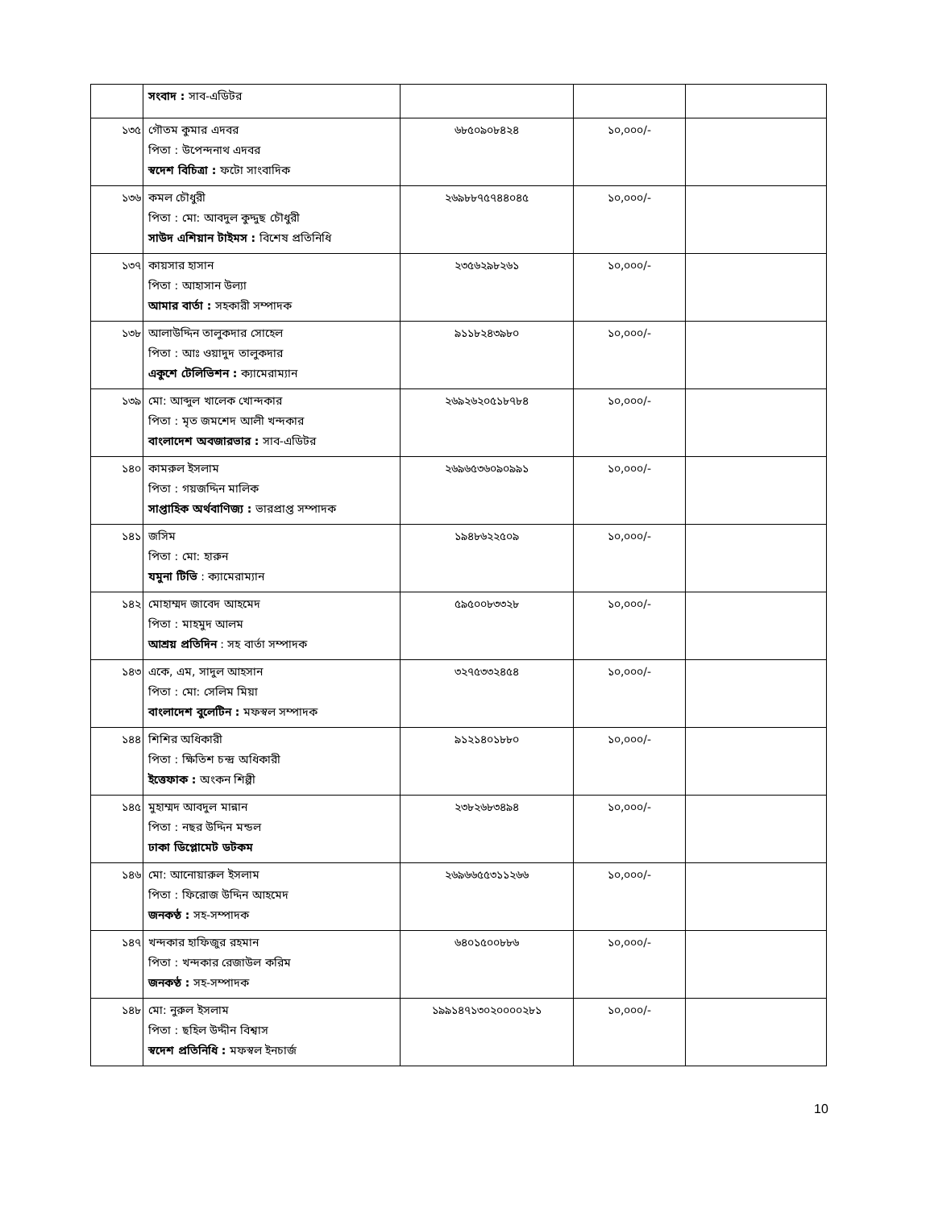| | সংবাদ : সাব-এডিটর | | | |
| ১৩৫ | গৌতম কুমার এদবর পিতা : উপেন্দনাথ এদবর স্বদেশ বিচিত্রা : ফটো সাংবাদিক | ৬৮৫০৯০৮৪২৪ | ১০,০০০/- | |
| ১৩৬ | কমল চৌধুরী পিতা : মো: আবদুল কুদ্দুছ চৌধুরী সাউদ এশিয়ান টাইমস : বিশেষ প্রতিনিধি | ২৬৯৮৮৭৫৭৪৪০৪৫ | ১০,০০০/- | |
| ১৩৭ | কায়সার হাসান পিতা : আহাসান উল্যা আমার বার্তা : সহকারী সম্পাদক | ২৩৫৬২৯৮২৬১ | ১০,০০০/- | |
| ১৩৮ | আলাউদ্দিন তালুকদার সোহেল পিতা : আঃ ওয়াদুদ তালুকদার একুশে টেলিভিশন : ক্যামেরাম্যান | ৯১১৮২৪৩৯৮০ | ১০,০০০/- | |
| ১৩৯ | মো: আব্দুল খালেক খোন্দকার পিতা : মৃত জমশেদ আলী খন্দকার বাংলাদেশ অবজারভার : সাব-এডিটর | ২৬৯২৬২০৫১৮৭৮৪ | ১০,০০০/- | |
| ১৪০ | কামরুল ইসলাম পিতা : গয়জদ্দিন মালিক সাপ্তাহিক অর্থবাণিজ্য : ভারপ্রাপ্ত সম্পাদক | ২৬৯৬৫৩৬০৯০৯৯১ | ১০,০০০/- | |
| ১৪১ | জসিম পিতা : মো: হারুন যমুনা টিভি : ক্যামেরাম্যান | ১৯৪৮৬২২৫০৯ | ১০,০০০/- | |
| ১৪২ | মোহাম্মদ জাবেদ আহমেদ পিতা : মাহমুদ আলম আশ্রয় প্রতিদিন : সহ বার্তা সম্পাদক | ৫৯৫০০৮৩৩২৮ | ১০,০০০/- | |
| ১৪৩ | একে, এম, সাদুল আহসান পিতা : মো: সেলিম মিয়া বাংলাদেশ বুলেটিন : মফস্বল সম্পাদক | ৩২৭৫৩৩২৪৫৪ | ১০,০০০/- | |
| ১৪৪ | শিশির অধিকারী পিতা : ক্ষিতিশ চন্দ্র অধিকারী ইত্তেফাক : অংকন শিল্পী | ৯১২১৪০১৮৮০ | ১০,০০০/- | |
| ১৪৫ | মুহাম্মদ আবদুল মান্নান পিতা : নছর উদ্দিন মন্ডল ঢাকা ডিপ্লোমেট ডটকম | ২৩৮২৬৮৩৪৯৪ | ১০,০০০/- | |
| ১৪৬ | মো: আনোয়ারুল ইসলাম পিতা : ফিরোজ উদ্দিন আহমেদ জনকণ্ঠ : সহ-সম্পাদক | ২৬৯৬৬৫৫৩১১২৬৬ | ১০,০০০/- | |
| ১৪৭ | খন্দকার হাফিজুর রহমান পিতা : খন্দকার রেজাউল করিম জনকণ্ঠ : সহ-সম্পাদক | ৬৪০১৫০০৮৮৬ | ১০,০০০/- | |
| ১৪৮ | মো: নুরুল ইসলাম পিতা : ছহিল উদ্দীন বিশ্বাস স্বদেশ প্রতিনিধি : মফস্বল ইনচার্জ | ১৯৯১৪৭১৩০২০০০০২৮১ | ১০,০০০/- | |
10